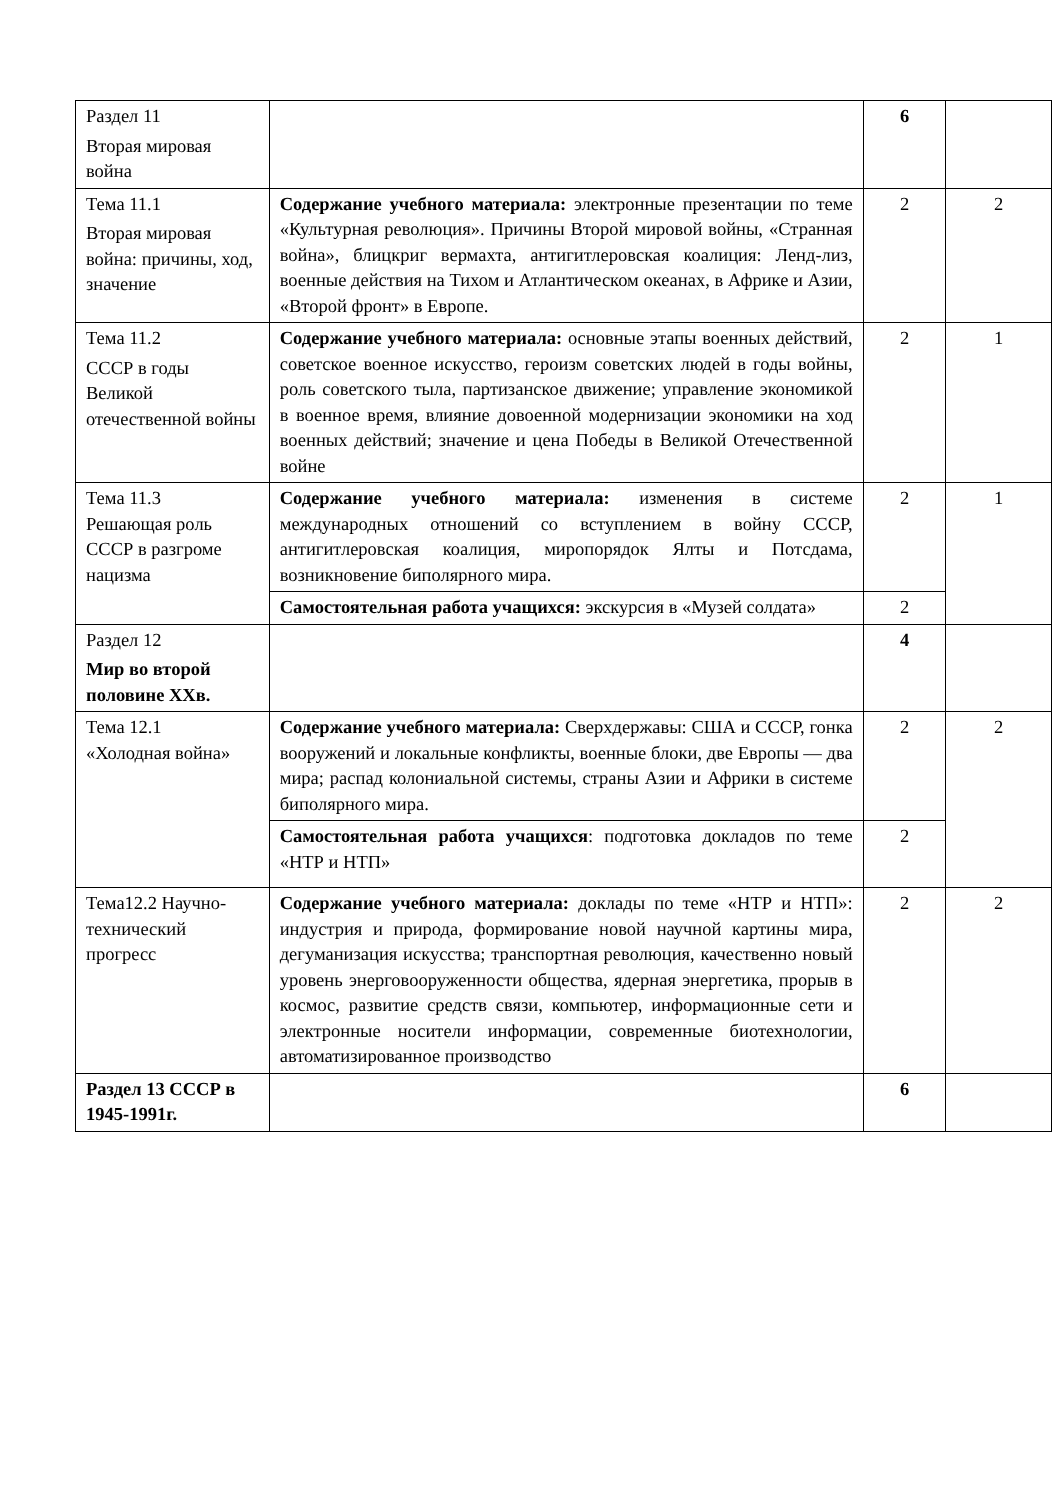| Раздел 11 Вторая мировая война | | 6 | |
| Тема 11.1 Вторая мировая война: причины, ход, значение | Содержание учебного материала: электронные презентации по теме «Культурная революция». Причины Второй мировой войны, «Странная война», блицкриг вермахта, антигитлеровская коалиция: Ленд-лиз, военные действия на Тихом и Атлантическом океанах, в Африке и Азии, «Второй фронт» в Европе. | 2 | 2 |
| Тема 11.2 СССР в годы Великой отечественной войны | Содержание учебного материала: основные этапы военных действий, советское военное искусство, героизм советских людей в годы войны, роль советского тыла, партизанское движение; управление экономикой в военное время, влияние довоенной модернизации экономики на ход военных действий; значение и цена Победы в Великой Отечественной войне | 2 | 1 |
| Тема 11.3 Решающая роль СССР в разгроме нацизма | Содержание учебного материала: изменения в системе международных отношений со вступлением в войну СССР, антигитлеровская коалиция, миропорядок Ялты и Потсдама, возникновение биполярного мира. | 2 | 1 |
| | Самостоятельная работа учащихся: экскурсия в «Музей солдата» | 2 | |
| Раздел 12 Мир во второй половине XXв. | | 4 | |
| Тема 12.1 «Холодная война» | Содержание учебного материала: Сверхдержавы: США и СССР, гонка вооружений и локальные конфликты, военные блоки, две Европы — два мира; распад колониальной системы, страны Азии и Африки в системе биполярного мира. | 2 | 2 |
| | Самостоятельная работа учащихся : подготовка докладов по теме «НТР и НТП» | 2 | |
| Тема12.2 Научно-технический прогресс | Содержание учебного материала: доклады по теме «НТР и НТП»: индустрия и природа, формирование новой научной картины мира, дегуманизация искусства; транспортная революция, качественно новый уровень энерговооруженности общества, ядерная энергетика, прорыв в космос, развитие средств связи, компьютер, информационные сети и электронные носители информации, современные биотехнологии, автоматизированное производство | 2 | 2 |
| Раздел 13 СССР в 1945-1991г. | | 6 | |